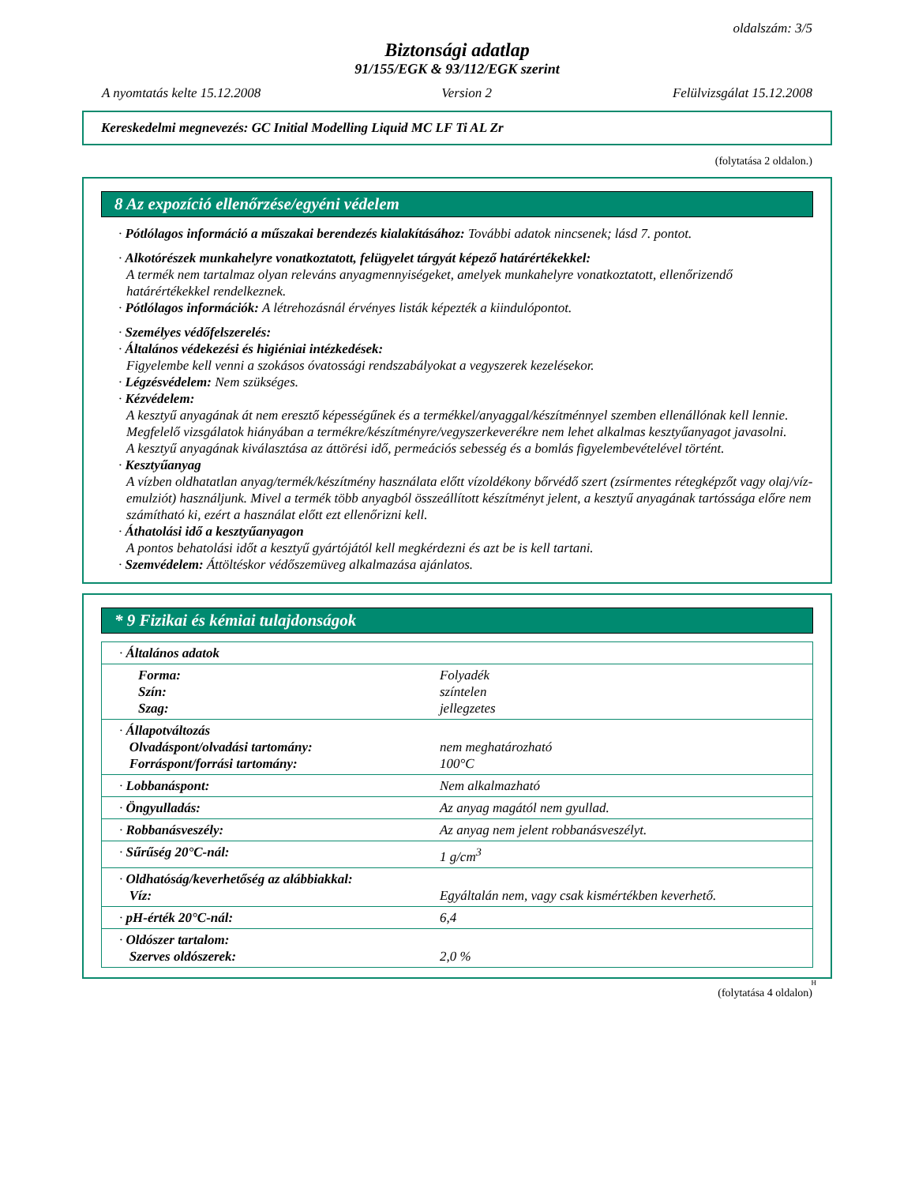oldalszám: 3/5
Biztonsági adatlap
91/155/EGK & 93/112/EGK szerint
A nyomtatás kelte 15.12.2008 Version 2 Felülvizsgálat 15.12.2008
Kereskedelmi megnevezés: GC Initial Modelling Liquid MC LF Ti AL Zr
(folytatása 2 oldalon.)
8 Az expozíció ellenőrzése/egyéni védelem
· Pótlólagos információ a műszakai berendezés kialakításához: További adatok nincsenek; lásd 7. pontot.
· Alkotórészek munkahelyre vonatkoztatott, felügyelet tárgyát képező határértékekkel:
A termék nem tartalmaz olyan releváns anyagmennyiségeket, amelyek munkahelyre vonatkoztatott, ellenőrizendő határértékekkel rendelkeznek.
· Pótlólagos információk: A létrehozásnál érvényes listák képezték a kiindulópontot.
· Személyes védőfelszerelés:
· Általános védekezési és higiéniai intézkedések:
Figyelembe kell venni a szokásos óvatossági rendszabályokat a vegyszerek kezelésekor.
· Légzésvédelem: Nem szükséges.
· Kézvédelem:
A kesztyű anyagának át nem eresztő képességűnek és a termékkel/anyaggal/készítménnyel szemben ellenállónak kell lennie.
Megfelelő vizsgálatok hiányában a termékre/készítményre/vegyszerkeverékre nem lehet alkalmas kesztyűanyagot javasolni.
A kesztyű anyagának kiválasztása az áttörési idő, permeációs sebesség és a bomlás figyelembevételével történt.
· Kesztyűanyag
A vízben oldhatatlan anyag/termék/készítmény használata előtt vízoldékony bőrvédő szert (zsírmentes rétegképzőt vagy olaj/víz-emulziót) használjunk. Mivel a termék több anyagból összeállított készítményt jelent, a kesztyű anyagának tartóssága előre nem számítható ki, ezért a használat előtt ezt ellenőrizni kell.
· Áthatolási idő a kesztyűanyagon
A pontos behatolási időt a kesztyű gyártójától kell megkérdezni és azt be is kell tartani.
· Szemvédelem: Áttöltéskor védőszemüveg alkalmazása ajánlatos.
* 9 Fizikai és kémiai tulajdonságok
| · Általános adatok | |
| Forma: Szín: Szag: | Folyadék színtelen jellegzetes |
| · Állapotváltozás Olvadáspont/olvadási tartomány: Forráspont/forrási tartomány: | nem meghatározható 100°C |
| · Lobbanáspont: | Nem alkalmazható |
| · Öngyulladás: | Az anyag magától nem gyullad. |
| · Robbanásveszély: | Az anyag nem jelent robbanásveszélyt. |
| · Sűrűség 20°C-nál: | 1 g/cm<sup>3</sup> |
| · Oldhatóság/keverhetőség az alábbiakkal: Víz: | Egyáltalán nem, vagy csak kismértékben keverhető. |
| · pH-érték 20°C-nál: | 6,4 |
| · Oldószer tartalom: Szerves oldószerek: | 2,0 % |
H
(folytatása 4 oldalon)